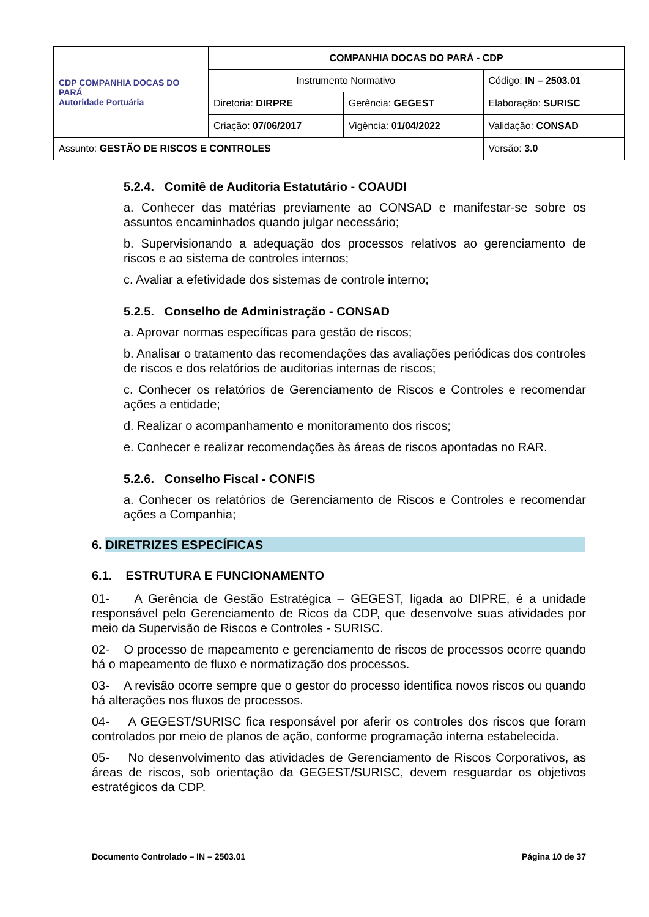| CDP COMPANHIA DOCAS DO PARÁ Autoridade Portuária | COMPANHIA DOCAS DO PARÁ - CDP | | |
| | Instrumento Normativo | | Código: IN – 2503.01 |
| | Diretoria: DIRPRE | Gerência: GEGEST | Elaboração: SURISC |
| | Criação: 07/06/2017 | Vigência: 01/04/2022 | Validação: CONSAD |
| Assunto: GESTÃO DE RISCOS E CONTROLES | | | Versão: 3.0 |
5.2.4. Comitê de Auditoria Estatutário - COAUDI
a. Conhecer das matérias previamente ao CONSAD e manifestar-se sobre os assuntos encaminhados quando julgar necessário;
b. Supervisionando a adequação dos processos relativos ao gerenciamento de riscos e ao sistema de controles internos;
c. Avaliar a efetividade dos sistemas de controle interno;
5.2.5. Conselho de Administração - CONSAD
a. Aprovar normas específicas para gestão de riscos;
b. Analisar o tratamento das recomendações das avaliações periódicas dos controles de riscos e dos relatórios de auditorias internas de riscos;
c. Conhecer os relatórios de Gerenciamento de Riscos e Controles e recomendar ações a entidade;
d. Realizar o acompanhamento e monitoramento dos riscos;
e. Conhecer e realizar recomendações às áreas de riscos apontadas no RAR.
5.2.6. Conselho Fiscal - CONFIS
a. Conhecer os relatórios de Gerenciamento de Riscos e Controles e recomendar ações a Companhia;
6. DIRETRIZES ESPECÍFICAS
6.1. ESTRUTURA E FUNCIONAMENTO
01- A Gerência de Gestão Estratégica – GEGEST, ligada ao DIPRE, é a unidade responsável pelo Gerenciamento de Ricos da CDP, que desenvolve suas atividades por meio da Supervisão de Riscos e Controles - SURISC.
02- O processo de mapeamento e gerenciamento de riscos de processos ocorre quando há o mapeamento de fluxo e normatização dos processos.
03- A revisão ocorre sempre que o gestor do processo identifica novos riscos ou quando há alterações nos fluxos de processos.
04- A GEGEST/SURISC fica responsável por aferir os controles dos riscos que foram controlados por meio de planos de ação, conforme programação interna estabelecida.
05- No desenvolvimento das atividades de Gerenciamento de Riscos Corporativos, as áreas de riscos, sob orientação da GEGEST/SURISC, devem resguardar os objetivos estratégicos da CDP.
Documento Controlado – IN – 2503.01 Página 10 de 37